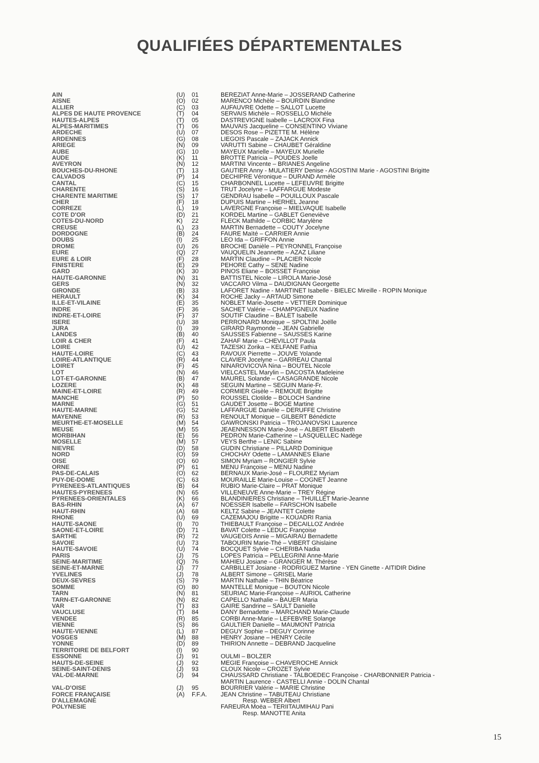QUALIFIÉES DÉPARTEMENTALES
| AIN | (U) | 01 | BEREZIAT Anne-Marie – JOSSERAND Catherine |
| AISNE | (O) | 02 | MARENCO Michèle – BOURDIN Blandine |
| ALLIER | (C) | 03 | AUFAUVRE Odette – SALLOT Lucette |
| ALPES DE HAUTE PROVENCE | (T) | 04 | SERVAIS Michèle – ROSSELLO Michèle |
| HAUTES-ALPES | (T) | 05 | DASTREVIGNE Isabelle – LACROIX Fina |
| ALPES-MARITIMES | (T) | 06 | MAUVAIS Jacqueline – CONSENTINO Viviane |
| ARDECHE | (U) | 07 | DESOS Rose – PIZETTE M. Hélène |
| ARDENNES | (G) | 08 | LIEGOIS Pascale – ZAJACK Annick |
| ARIEGE | (N) | 09 | VARUTTI Sabine – CHAUBET Géraldine |
| AUBE | (G) | 10 | MAYEUX Marielle – MAYEUX Murielle |
| AUDE | (K) | 11 | BROTTE Patricia – POUDES Joelle |
| AVEYRON | (N) | 12 | MARTINI Vincente – BRIANES Angeline |
| BOUCHES-DU-RHONE | (T) | 13 | GAUTIER Anny - MULATIERY Denise - AGOSTINI Marie - AGOSTINI Brigitte |
| CALVADOS | (P) | 14 | DECHIPRE Véronique – DURAND Armèle |
| CANTAL | (C) | 15 | CHARBONNEL Lucette – LEFEUVRE Brigitte |
| CHARENTE | (S) | 16 | TRUT Jocelyne – LAFFARGUE Modeste |
| CHARENTE MARITIME | (S) | 17 | GENDRAU Isabelle – POUILLOUX Pascale |
| CHER | (F) | 18 | DUPUIS Martine – HERHEL Jeanne |
| CORREZE | (L) | 19 | LAVERGNE Françoise – MIELVAQUE Isabelle |
| COTE D'OR | (D) | 21 | KORDEL Martine – GABLET Geneviève |
| COTES-DU-NORD | K) | 22 | FLECK Mathilde – CORBIC Marylène |
| CREUSE | (L) | 23 | MARTIN Bernadette – COUTY Jocelyne |
| DORDOGNE | (B) | 24 | FAURE Maïté – CARRIER Annie |
| DOUBS | (I) | 25 | LEO Ida – GRIFFON Annie |
| DROME | (U) | 26 | BROCHE Danièle – PEYRONNEL Françoise |
| EURE | (Q) | 27 | VAUQUELIN Jeannette – AZAZ Liliane |
| EURE & LOIR | (F) | 28 | MARTIN Claudine – PLACIER Nicole |
| FINISTERE | (E) | 29 | PEHORE Cathy – SENE Nadine |
| GARD | (K) | 30 | PINOS Eliane – BOISSET Françoise |
| HAUTE-GARONNE | (N) | 31 | BATTISTEL Nicole – LIROLA Marie-José |
| GERS | (N) | 32 | VACCARO Vilma – DAUDIGNAN Georgette |
| GIRONDE | (B) | 33 | LAFORET Nadine - MARTINET Isabelle - BIELEC Mireille - ROPIN Monique |
| HERAULT | (K) | 34 | ROCHE Jacky – ARTAUD Simone |
| ILLE-ET-VILAINE | (E) | 35 | NOBLET Marie-Josette – VETTIER Dominique |
| INDRE | (F) | 36 | SACHET Valérie – CHAMPIGNEUX Nadine |
| INDRE-ET-LOIRE | (F) | 37 | SOUTIF Claudine – BALET Isabelle |
| ISERE | (U) | 38 | PERRONARD Monique – SPOLTINI Joëlle |
| JURA | (I) | 39 | GIRARD Raymonde – JEAN Gabrielle |
| LANDES | (B) | 40 | SAUSSES Fabienne – SAUSSES Karine |
| LOIR & CHER | (F) | 41 | ZAHAF Marie – CHEVILLOT Paula |
| LOIRE | (U) | 42 | TAZESKI Zorika – KELFANE Fathia |
| HAUTE-LOIRE | (C) | 43 | RAVOUX Pierrette – JOUVE Yolande |
| LOIRE-ATLANTIQUE | (R) | 44 | CLAVIER Jocelyne – GARREAU Chantal |
| LOIRET | (F) | 45 | NINAROVICOVA Nina – BOUTEL Nicole |
| LOT | (N) | 46 | VIELCASTEL Marylin – DACOSTA Madeleine |
| LOT-ET-GARONNE | (B) | 47 | MAUREL Solande – CASAGRANDE Nicole |
| LOZERE | (K) | 48 | SEGUIN Martine – SEGUIN Marie-Fr. |
| MAINE-ET-LOIRE | (R) | 49 | CORMIER Gisèle – REMOUE Brigitte |
| MANCHE | (P) | 50 | ROUSSEL Clotilde – BOLOCH Sandrine |
| MARNE | (G) | 51 | GAUDET Josette – BOGE Martine |
| HAUTE-MARNE | (G) | 52 | LAFFARGUE Danièle – DERUFFE Christine |
| MAYENNE | (R) | 53 | RENOULT Monique – GILBERT Bénédicte |
| MEURTHE-ET-MOSELLE | (M) | 54 | GAWRONSKI Patricia – TROJANOVSKI Laurence |
| MEUSE | (M) | 55 | JEAENNESSON Marie-José – ALBERT Elisabeth |
| MORBIHAN | (E) | 56 | PEDRON Marie-Catherine – LASQUELLEC Nadège |
| MOSELLE | (M) | 57 | VEYS Berthe – LENIC Sabine |
| NIEVRE | (D) | 58 | GUDIN Christiane – PILLARD Dominique |
| NORD | (O) | 59 | CHOCHAY Odette – LAMANNES Eliane |
| OISE | (O) | 60 | SIMON Myriam – RONGIER Sylvie |
| ORNE | (P) | 61 | MENU Françoise – MENU Nadine |
| PAS-DE-CALAIS | (O) | 62 | BERNAUX Marie-José – FLOUREZ Myriam |
| PUY-DE-DOME | (C) | 63 | MOURAILLE Marie-Louise – COGNET Jeanne |
| PYRENEES-ATLANTIQUES | (B) | 64 | RUBIO Marie-Claire – PRAT Monique |
| HAUTES-PYRENEES | (N) | 65 | VILLENEUVE Anne-Marie – TREY Régine |
| PYRENEES-ORIENTALES | (K) | 66 | BLANDINIERES Christiane – THUILLET Marie-Jeanne |
| BAS-RHIN | (A) | 67 | NOESSER Isabelle – FARSCHON Isabelle |
| HAUT-RHIN | (A) | 68 | KELTZ Sabine – JEANTET Colette |
| RHONE | (U) | 69 | CAZEMAJOU Brigitte – KOUADRI Rania |
| HAUTE-SAONE | (I) | 70 | THIEBAULT Françoise – DECAILLOZ Andrée |
| SAONE-ET-LOIRE | (D) | 71 | BAVAT Colette – LEDUC Françoise |
| SARTHE | (R) | 72 | VAUGEOIS Annie – MIGAIRAU Bernadette |
| SAVOIE | (U) | 73 | TABOURIN Marie-Thé – VIBERT Ghislaine |
| HAUTE-SAVOIE | (U) | 74 | BOCQUET Sylvie – CHERIBA Nadia |
| PARIS | (J) | 75 | LOPES Patricia – PELLEGRINI Anne-Marie |
| SEINE-MARITIME | (Q) | 76 | MAHIEU Josiane – GRANGER M. Thérèse |
| SEINE-ET-MARNE | (J) | 77 | CARBILLET Josiane - RODRIGUEZ Martine - YEN Ginette - AITIDIR Didine |
| YVELINES | (J) | 78 | ALBERT Simone – GRISEL Marie |
| DEUX-SEVRES | (S) | 79 | MARTIN Nathalie – THIN Béatrice |
| SOMME | (O) | 80 | MANTELLE Monique – BOUTON Nicole |
| TARN | (N) | 81 | SEURIAC Marie-Françoise – AURIOL Catherine |
| TARN-ET-GARONNE | (N) | 82 | CAPELLO Nathalie – BAUER Maria |
| VAR | (T) | 83 | GAIRE Sandrine – SAULT Danielle |
| VAUCLUSE | (T) | 84 | DANY Bernadette – MARCHAND Marie-Claude |
| VENDEE | (R) | 85 | CORBI Anne-Marie – LEFEBVRE Solange |
| VIENNE | (S) | 86 | GAULTIER Danielle – MAUMONT Patricia |
| HAUTE-VIENNE | (L) | 87 | DEGUY Sophie – DEGUY Corinne |
| VOSGES | (M) | 88 | HENRY Josiane – HENRY Cécile |
| YONNE | (D) | 89 | THIRION Annette – DEBRAND Jacqueline |
| TERRITOIRE DE BELFORT | (I) | 90 | |
| ESSONNE | (J) | 91 | OULMI – BOLZER |
| HAUTS-DE-SEINE | (J) | 92 | MEGIE Françoise – CHAVEROCHE Annick |
| SEINE-SAINT-DENIS | (J) | 93 | CLOUX Nicole – CROZET Sylvie |
| VAL-DE-MARNE | (J) | 94 | CHAUSSARD Christiane - TALBOEDEC Françoise - CHARBONNIER Patricia - MARTIN Laurence - CASTELLI Annie - DOLIN Chantal |
| VAL-D'OISE | (J) | 95 | BOURRIER Valérie – MARIE Christine |
| FORCE FRANÇAISE D'ALLEMAGNE | (A) | F.F.A. | JEAN Christine – TABUTEAU Christiane Resp. WEBER Albert |
| POLYNESIE | | | FAREURA Moëa – TERIITAUMIHAU Pani Resp. MANOTTE Anita |
15